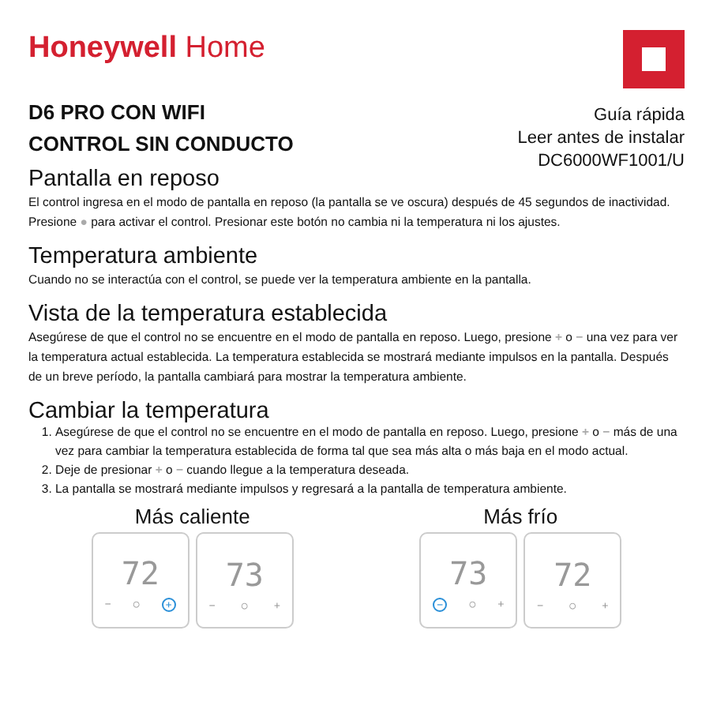Honeywell Home
D6 PRO CON WIFI
CONTROL SIN CONDUCTO
Guía rápida
Leer antes de instalar
DC6000WF1001/U
Pantalla en reposo
El control ingresa en el modo de pantalla en reposo (la pantalla se ve oscura) después de 45 segundos de inactividad. Presione ● para activar el control. Presionar este botón no cambia ni la temperatura ni los ajustes.
Temperatura ambiente
Cuando no se interactúa con el control, se puede ver la temperatura ambiente en la pantalla.
Vista de la temperatura establecida
Asegúrese de que el control no se encuentre en el modo de pantalla en reposo. Luego, presione + o − una vez para ver la temperatura actual establecida. La temperatura establecida se mostrará mediante impulsos en la pantalla. Después de un breve período, la pantalla cambiará para mostrar la temperatura ambiente.
Cambiar la temperatura
1. Asegúrese de que el control no se encuentre en el modo de pantalla en reposo. Luego, presione + o − más de una vez para cambiar la temperatura establecida de forma tal que sea más alta o más baja en el modo actual.
2. Deje de presionar + o − cuando llegue a la temperatura deseada.
3. La pantalla se mostrará mediante impulsos y regresará a la pantalla de temperatura ambiente.
Más caliente
72
− ○ +
73
− ○ +
Más frío
73
− ○ +
72
− ○ +